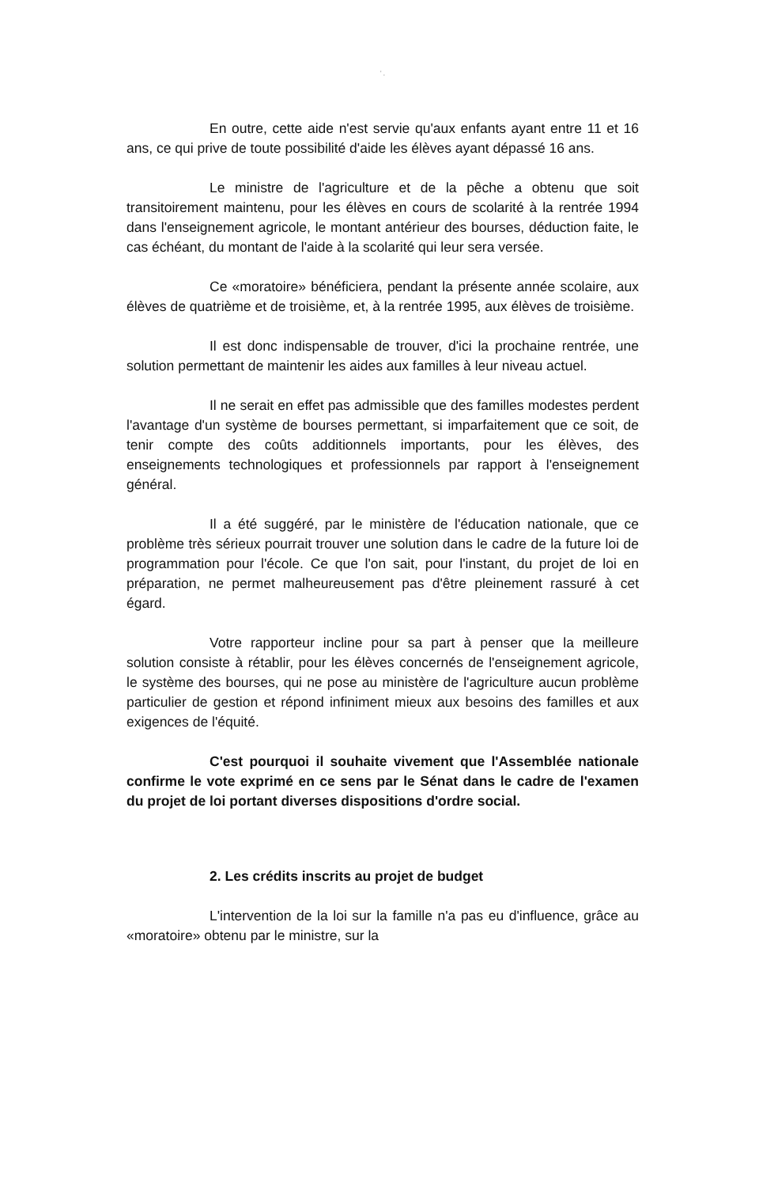' ,
En outre, cette aide n'est servie qu'aux enfants ayant entre 11 et 16 ans, ce qui prive de toute possibilité d'aide les élèves ayant dépassé 16 ans.
Le ministre de l'agriculture et de la pêche a obtenu que soit transitoirement maintenu, pour les élèves en cours de scolarité à la rentrée 1994 dans l'enseignement agricole, le montant antérieur des bourses, déduction faite, le cas échéant, du montant de l'aide à la scolarité qui leur sera versée.
Ce «moratoire» bénéficiera, pendant la présente année scolaire, aux élèves de quatrième et de troisième, et, à la rentrée 1995, aux élèves de troisième.
Il est donc indispensable de trouver, d'ici la prochaine rentrée, une solution permettant de maintenir les aides aux familles à leur niveau actuel.
Il ne serait en effet pas admissible que des familles modestes perdent l'avantage d'un système de bourses permettant, si imparfaitement que ce soit, de tenir compte des coûts additionnels importants, pour les élèves, des enseignements technologiques et professionnels par rapport à l'enseignement général.
Il a été suggéré, par le ministère de l'éducation nationale, que ce problème très sérieux pourrait trouver une solution dans le cadre de la future loi de programmation pour l'école. Ce que l'on sait, pour l'instant, du projet de loi en préparation, ne permet malheureusement pas d'être pleinement rassuré à cet égard.
Votre rapporteur incline pour sa part à penser que la meilleure solution consiste à rétablir, pour les élèves concernés de l'enseignement agricole, le système des bourses, qui ne pose au ministère de l'agriculture aucun problème particulier de gestion et répond infiniment mieux aux besoins des familles et aux exigences de l'équité.
C'est pourquoi il souhaite vivement que l'Assemblée nationale confirme le vote exprimé en ce sens par le Sénat dans le cadre de l'examen du projet de loi portant diverses dispositions d'ordre social.
2. Les crédits inscrits au projet de budget
L'intervention de la loi sur la famille n'a pas eu d'influence, grâce au «moratoire» obtenu par le ministre, sur la